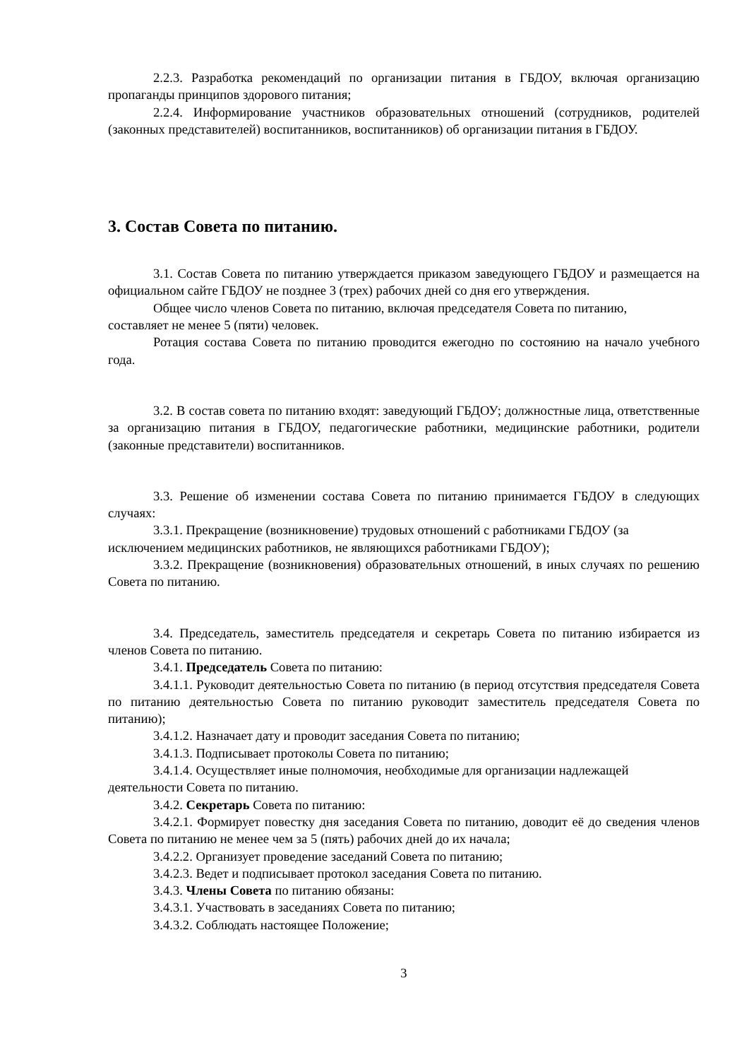2.2.3. Разработка рекомендаций по организации питания в ГБДОУ, включая организацию пропаганды принципов здорового питания;
2.2.4. Информирование участников образовательных отношений (сотрудников, родителей (законных представителей) воспитанников, воспитанников) об организации питания в ГБДОУ.
3. Состав Совета по питанию.
3.1. Состав Совета по питанию утверждается приказом заведующего ГБДОУ и размещается на официальном сайте ГБДОУ не позднее 3 (трех) рабочих дней со дня его утверждения.
Общее число членов Совета по питанию, включая председателя Совета по питанию,
составляет не менее 5 (пяти) человек.
Ротация состава Совета по питанию проводится ежегодно по состоянию на начало учебного года.
3.2. В состав совета по питанию входят: заведующий ГБДОУ; должностные лица, ответственные за организацию питания в ГБДОУ, педагогические работники, медицинские работники, родители (законные представители) воспитанников.
3.3. Решение об изменении состава Совета по питанию принимается ГБДОУ в следующих случаях:
3.3.1. Прекращение (возникновение) трудовых отношений с работниками ГБДОУ (за
исключением медицинских работников, не являющихся работниками ГБДОУ);
3.3.2. Прекращение (возникновения) образовательных отношений, в иных случаях по решению Совета по питанию.
3.4. Председатель, заместитель председателя и секретарь Совета по питанию избирается из членов Совета по питанию.
3.4.1. Председатель Совета по питанию:
3.4.1.1. Руководит деятельностью Совета по питанию (в период отсутствия председателя Совета по питанию деятельностью Совета по питанию руководит заместитель председателя Совета по питанию);
3.4.1.2. Назначает дату и проводит заседания Совета по питанию;
3.4.1.3. Подписывает протоколы Совета по питанию;
3.4.1.4. Осуществляет иные полномочия, необходимые для организации надлежащей
деятельности Совета по питанию.
3.4.2. Секретарь Совета по питанию:
3.4.2.1. Формирует повестку дня заседания Совета по питанию, доводит её до сведения членов Совета по питанию не менее чем за 5 (пять) рабочих дней до их начала;
3.4.2.2. Организует проведение заседаний Совета по питанию;
3.4.2.3. Ведет и подписывает протокол заседания Совета по питанию.
3.4.3. Члены Совета по питанию обязаны:
3.4.3.1. Участвовать в заседаниях Совета по питанию;
3.4.3.2. Соблюдать настоящее Положение;
3